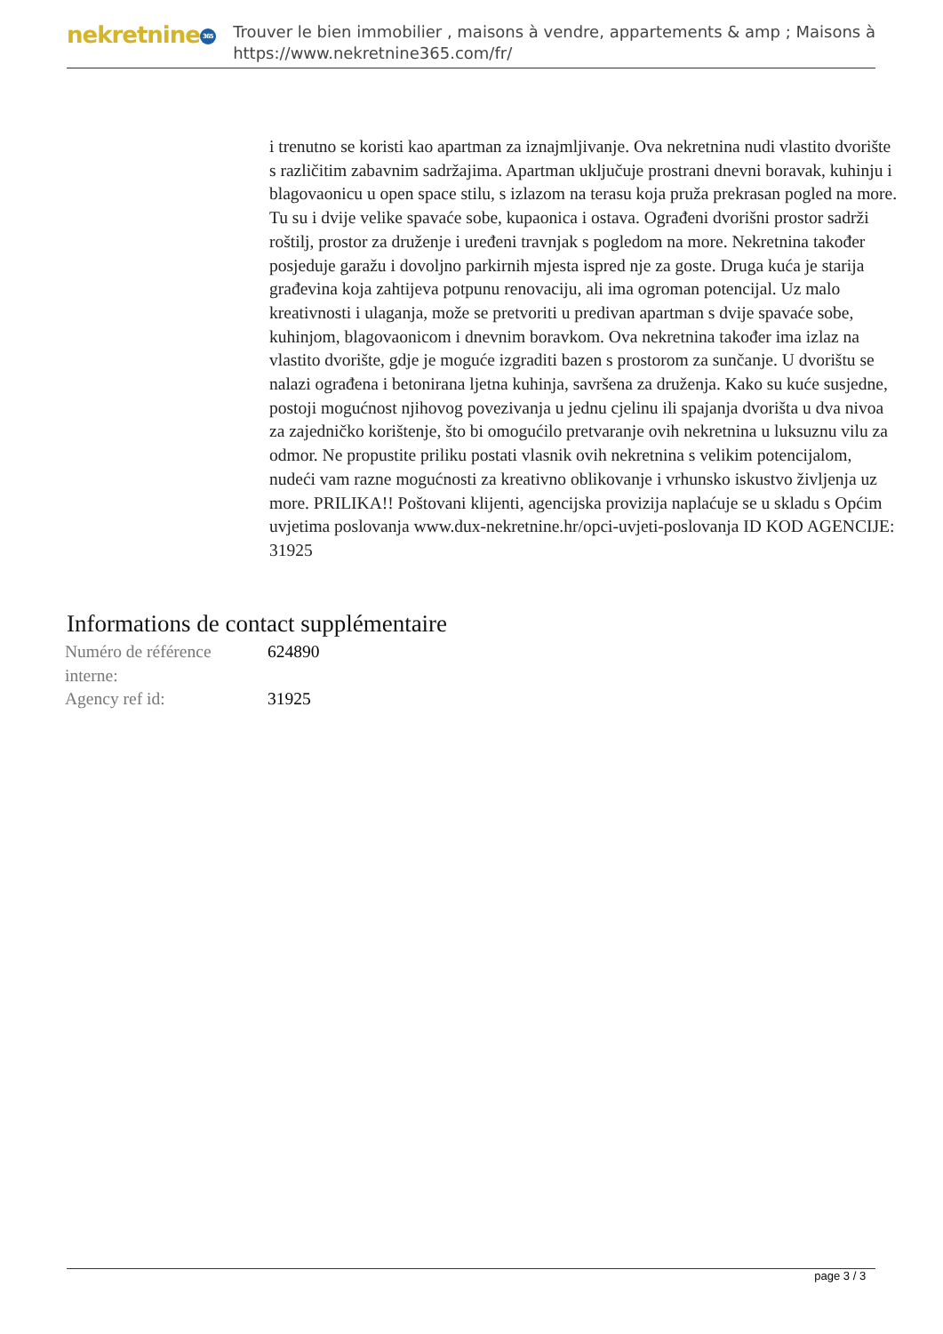nekretnine 365
Trouver le bien immobilier , maisons à vendre, appartements & amp ; Maisons à
https://www.nekretnine365.com/fr/
i trenutno se koristi kao apartman za iznajmljivanje. Ova nekretnina nudi vlastito dvorište s različitim zabavnim sadržajima. Apartman uključuje prostrani dnevni boravak, kuhinju i blagovaonicu u open space stilu, s izlazom na terasu koja pruža prekrasan pogled na more. Tu su i dvije velike spavaće sobe, kupaonica i ostava. Ograđeni dvorišni prostor sadrži roštilj, prostor za druženje i uređeni travnjak s pogledom na more. Nekretnina također posjeduje garažu i dovoljno parkirnih mjesta ispred nje za goste. Druga kuća je starija građevina koja zahtijeva potpunu renovaciju, ali ima ogroman potencijal. Uz malo kreativnosti i ulaganja, može se pretvoriti u predivan apartman s dvije spavaće sobe, kuhinjom, blagovaonicom i dnevnim boravkom. Ova nekretnina također ima izlaz na vlastito dvorište, gdje je moguće izgraditi bazen s prostorom za sunčanje. U dvorištu se nalazi ograđena i betonirana ljetna kuhinja, savršena za druženja. Kako su kuće susjedne, postoji mogućnost njihovog povezivanja u jednu cjelinu ili spajanja dvorišta u dva nivoa za zajedničko korištenje, što bi omogućilo pretvaranje ovih nekretnina u luksuznu vilu za odmor. Ne propustite priliku postati vlasnik ovih nekretnina s velikim potencijalom, nudeći vam razne mogućnosti za kreativno oblikovanje i vrhunsko iskustvo življenja uz more. PRILIKA!! Poštovani klijenti, agencijska provizija naplaćuje se u skladu s Općim uvjetima poslovanja www.dux-nekretnine.hr/opci-uvjeti-poslovanja ID KOD AGENCIJE: 31925
Informations de contact supplémentaire
| Numéro de référence interne: | 624890 |
| Agency ref id: | 31925 |
page 3 / 3